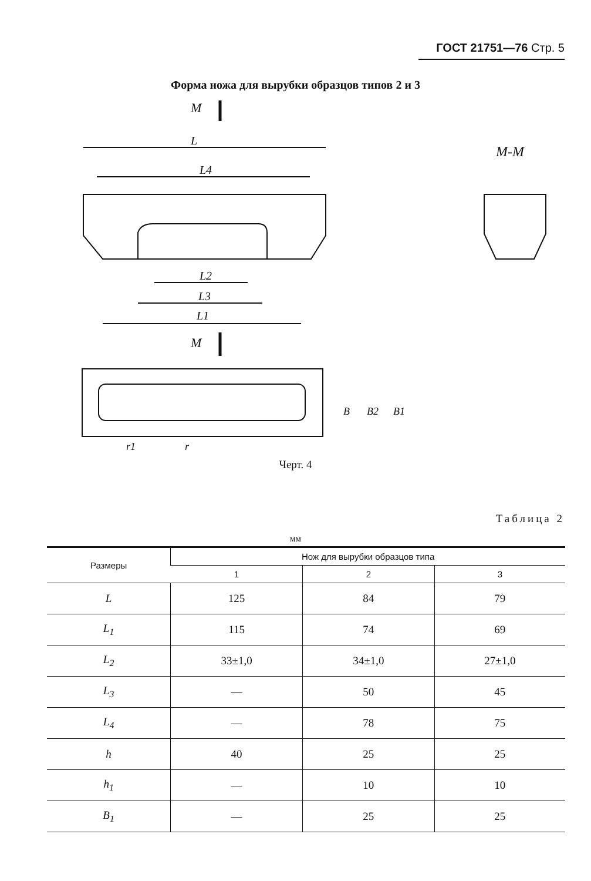ГОСТ 21751—76 Стр. 5
Форма ножа для вырубки образцов типов 2 и 3
M
L
L4
M-M
L2
L3
L1
M
B
B2
B1
r1
r
Черт. 4
Таблица 2
мм
| Размеры | Нож для вырубки образцов типа | | |
| --- | --- | --- | --- |
| | 1 | 2 | 3 |
| L | 125 | 84 | 79 |
| L<sub>1</sub> | 115 | 74 | 69 |
| L<sub>2</sub> | 33±1,0 | 34±1,0 | 27±1,0 |
| L<sub>3</sub> | — | 50 | 45 |
| L<sub>4</sub> | — | 78 | 75 |
| h | 40 | 25 | 25 |
| h<sub>1</sub> | — | 10 | 10 |
| B<sub>1</sub> | — | 25 | 25 |